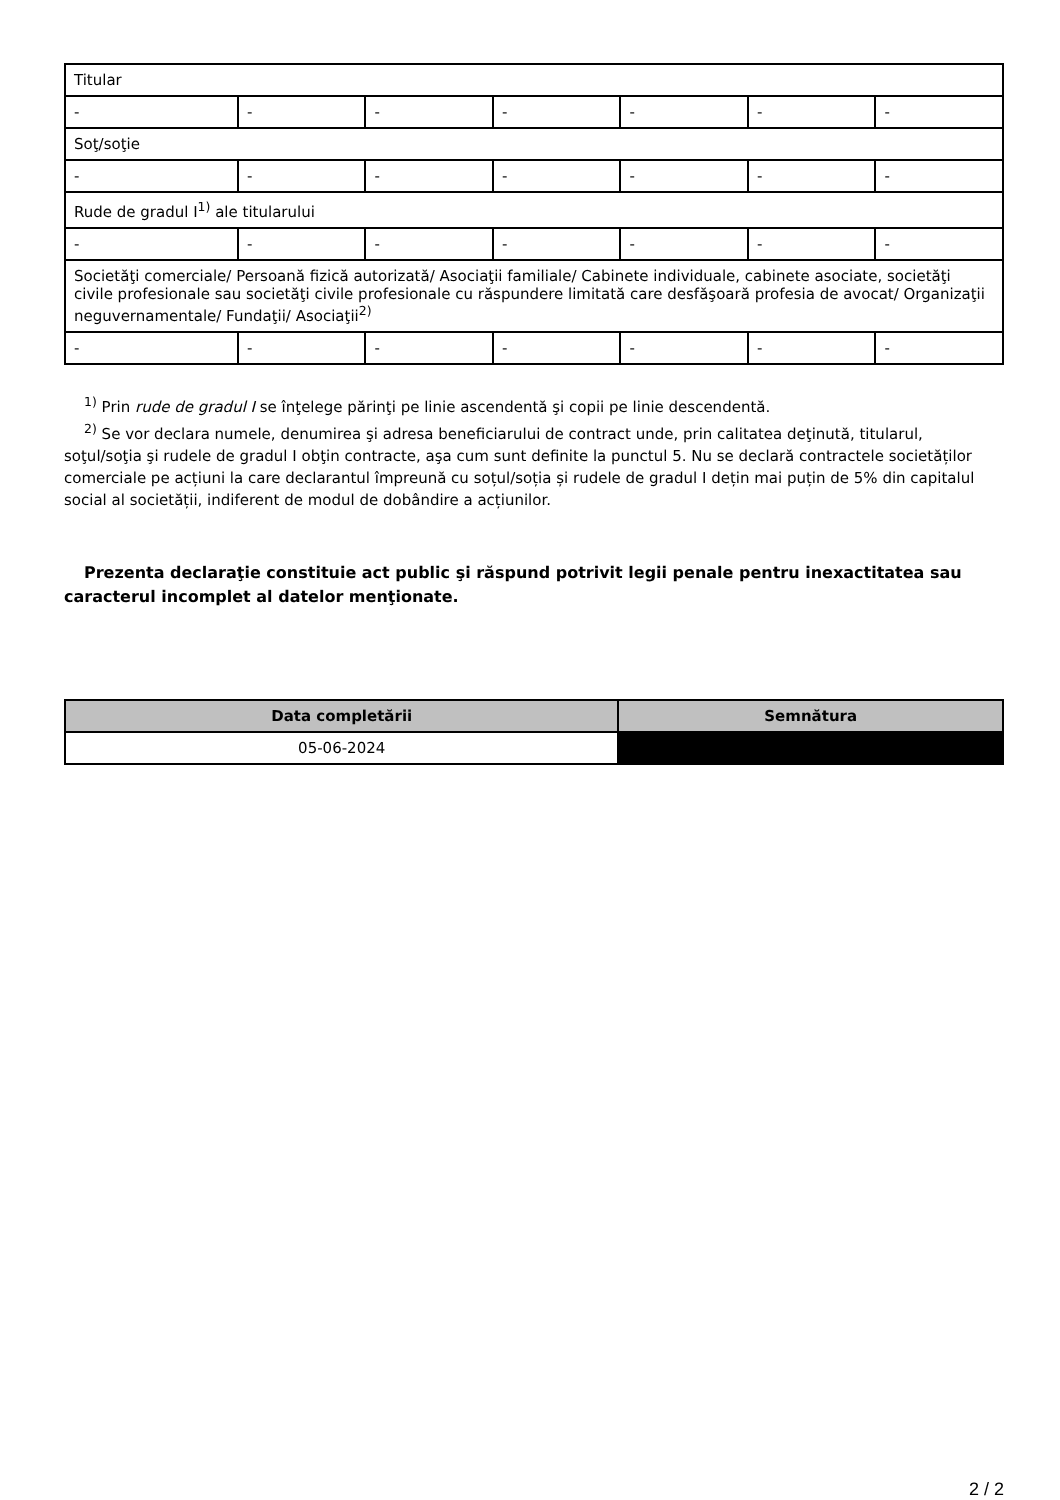| Titular | | | | | | |
| - | - | - | - | - | - | - |
| Soţ/soţie | | | | | | |
| - | - | - | - | - | - | - |
| Rude de gradul I<sup>1)</sup> ale titularului | | | | | | |
| - | - | - | - | - | - | - |
| Societăţi comerciale/ Persoană fizică autorizată/ Asociaţii familiale/ Cabinete individuale, cabinete asociate, societăţi civile profesionale sau societăţi civile profesionale cu răspundere limitată care desfăşoară profesia de avocat/ Organizaţii neguvernamentale/ Fundaţii/ Asociaţii<sup>2)</sup> | | | | | | |
| - | - | - | - | - | - | - |
<sup>1)</sup> Prin rude de gradul I se înţelege părinţi pe linie ascendentă şi copii pe linie descendentă.
<sup>2)</sup> Se vor declara numele, denumirea şi adresa beneficiarului de contract unde, prin calitatea deţinută, titularul, soţul/soţia şi rudele de gradul I obţin contracte, aşa cum sunt definite la punctul 5. Nu se declară contractele societăților comerciale pe acțiuni la care declarantul împreună cu soțul/soția și rudele de gradul I dețin mai puțin de 5% din capitalul social al societății, indiferent de modul de dobândire a acțiunilor.
Prezenta declaraţie constituie act public şi răspund potrivit legii penale pentru inexactitatea sau caracterul incomplet al datelor menţionate.
| Data completării | Semnătura |
| --- | --- |
| 05-06-2024 | |
2 / 2